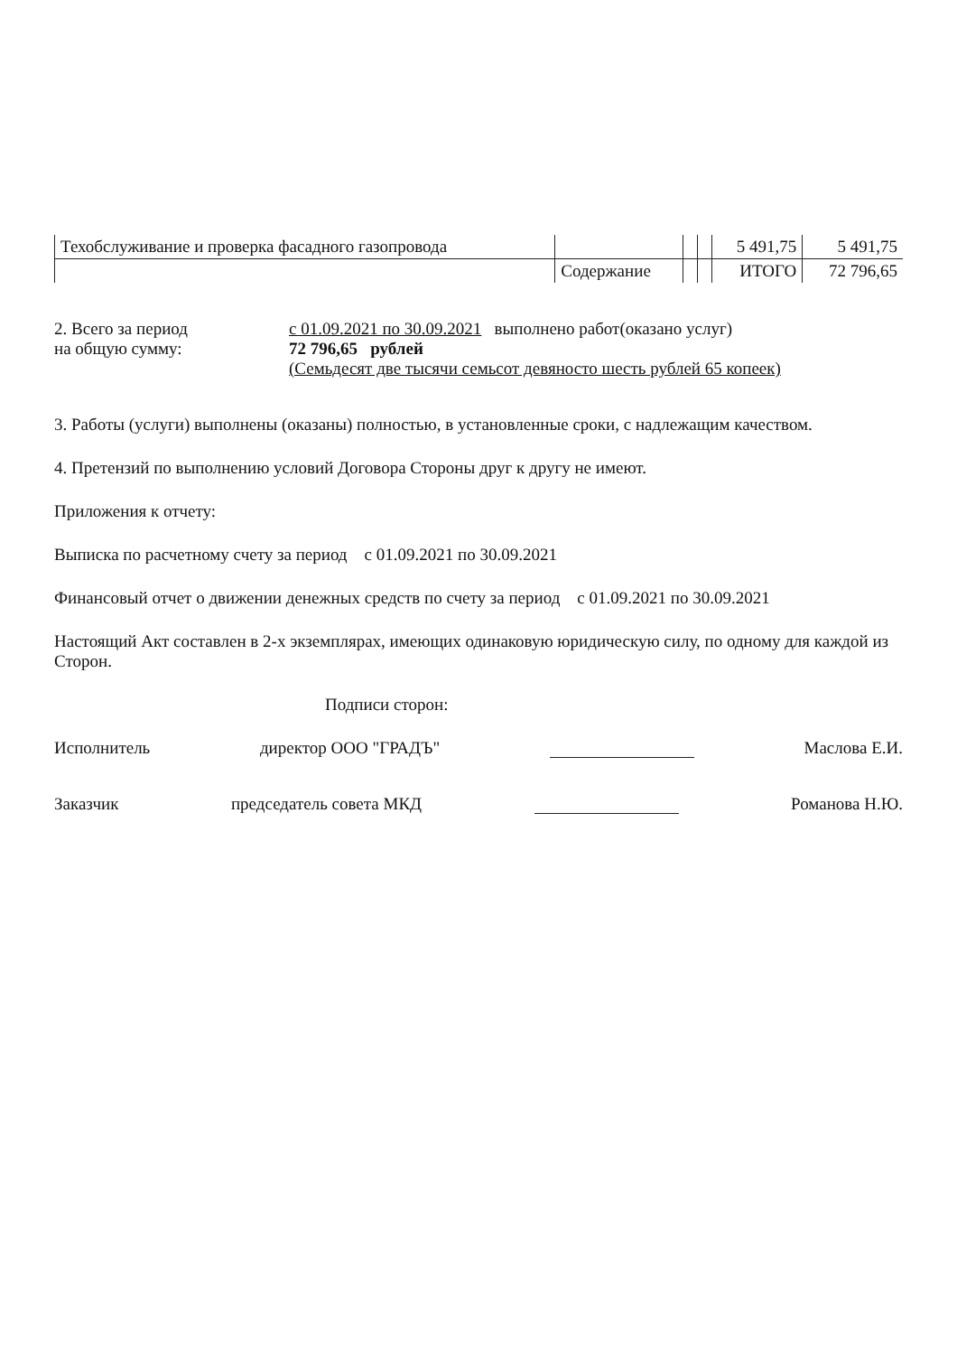| Техобслуживание и проверка фасадного газопровода | | | | 5 491,75 | 5 491,75 |
| | Содержание | | | ИТОГО | 72 796,65 |
2. Всего за период
на общую сумму:
с 01.09.2021 по 30.09.2021 выполнено работ(оказано услуг)
72 796,65 рублей
(Семьдесят две тысячи семьсот девяносто шесть рублей 65 копеек)
3. Работы (услуги) выполнены (оказаны) полностью, в установленные сроки, с надлежащим качеством.
4. Претензий по выполнению условий Договора Стороны друг к другу не имеют.
Приложения к отчету:
Выписка по расчетному счету за период с 01.09.2021 по 30.09.2021
Финансовый отчет о движении денежных средств по счету за период с 01.09.2021 по 30.09.2021
Настоящий Акт составлен в 2-х экземплярах, имеющих одинаковую юридическую силу, по одному для каждой из Сторон.
Подписи сторон:
Исполнитель директор ООО "ГРАДЪ" Маслова Е.И.
Заказчик председатель совета МКД Романова Н.Ю.